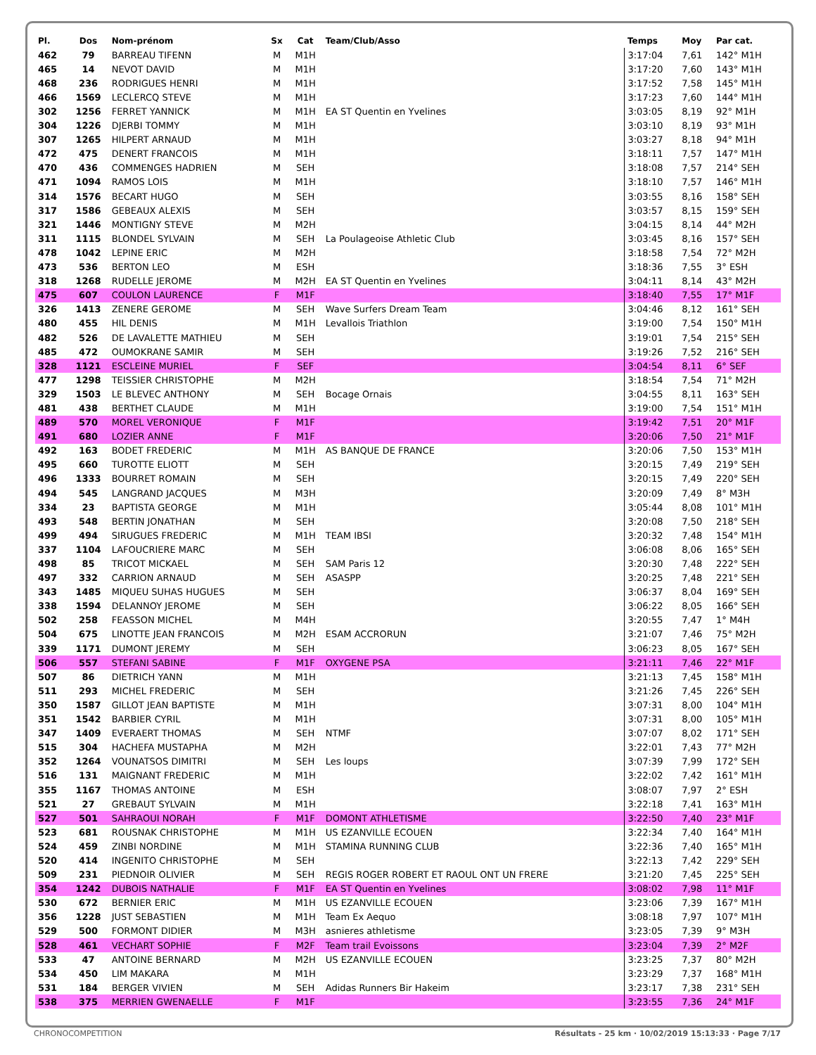| Pl. | Dos | Nom-prénom | Sx | Cat | Team/Club/Asso | Temps | Moy | Par cat. |
| --- | --- | --- | --- | --- | --- | --- | --- | --- |
| 462 | 79 | BARREAU TIFENN | M | M1H | | 3:17:04 | 7,61 | 142° M1H |
| 465 | 14 | NEVOT DAVID | M | M1H | | 3:17:20 | 7,60 | 143° M1H |
| 468 | 236 | RODRIGUES HENRI | M | M1H | | 3:17:52 | 7,58 | 145° M1H |
| 466 | 1569 | LECLERCQ STEVE | M | M1H | | 3:17:23 | 7,60 | 144° M1H |
| 302 | 1256 | FERRET YANNICK | M | M1H | EA ST Quentin en Yvelines | 3:03:05 | 8,19 | 92° M1H |
| 304 | 1226 | DJERBI TOMMY | M | M1H | | 3:03:10 | 8,19 | 93° M1H |
| 307 | 1265 | HILPERT ARNAUD | M | M1H | | 3:03:27 | 8,18 | 94° M1H |
| 472 | 475 | DENERT FRANCOIS | M | M1H | | 3:18:11 | 7,57 | 147° M1H |
| 470 | 436 | COMMENGES HADRIEN | M | SEH | | 3:18:08 | 7,57 | 214° SEH |
| 471 | 1094 | RAMOS LOIS | M | M1H | | 3:18:10 | 7,57 | 146° M1H |
| 314 | 1576 | BECART HUGO | M | SEH | | 3:03:55 | 8,16 | 158° SEH |
| 317 | 1586 | GEBEAUX ALEXIS | M | SEH | | 3:03:57 | 8,15 | 159° SEH |
| 321 | 1446 | MONTIGNY STEVE | M | M2H | | 3:04:15 | 8,14 | 44° M2H |
| 311 | 1115 | BLONDEL SYLVAIN | M | SEH | La Poulageoise Athletic Club | 3:03:45 | 8,16 | 157° SEH |
| 478 | 1042 | LEPINE ERIC | M | M2H | | 3:18:58 | 7,54 | 72° M2H |
| 473 | 536 | BERTON LEO | M | ESH | | 3:18:36 | 7,55 | 3° ESH |
| 318 | 1268 | RUDELLE JEROME | M | M2H | EA ST Quentin en Yvelines | 3:04:11 | 8,14 | 43° M2H |
| 475 | 607 | COULON LAURENCE | F | M1F | | 3:18:40 | 7,55 | 17° M1F |
| 326 | 1413 | ZENERE GEROME | M | SEH | Wave Surfers Dream Team | 3:04:46 | 8,12 | 161° SEH |
| 480 | 455 | HIL DENIS | M | M1H | Levallois Triathlon | 3:19:00 | 7,54 | 150° M1H |
| 482 | 526 | DE LAVALETTE MATHIEU | M | SEH | | 3:19:01 | 7,54 | 215° SEH |
| 485 | 472 | OUMOKRANE SAMIR | M | SEH | | 3:19:26 | 7,52 | 216° SEH |
| 328 | 1121 | ESCLEINE MURIEL | F | SEF | | 3:04:54 | 8,11 | 6° SEF |
| 477 | 1298 | TEISSIER CHRISTOPHE | M | M2H | | 3:18:54 | 7,54 | 71° M2H |
| 329 | 1503 | LE BLEVEC ANTHONY | M | SEH | Bocage Ornais | 3:04:55 | 8,11 | 163° SEH |
| 481 | 438 | BERTHET CLAUDE | M | M1H | | 3:19:00 | 7,54 | 151° M1H |
| 489 | 570 | MOREL VERONIQUE | F | M1F | | 3:19:42 | 7,51 | 20° M1F |
| 491 | 680 | LOZIER ANNE | F | M1F | | 3:20:06 | 7,50 | 21° M1F |
| 492 | 163 | BODET FREDERIC | M | M1H | AS BANQUE DE FRANCE | 3:20:06 | 7,50 | 153° M1H |
| 495 | 660 | TUROTTE ELIOTT | M | SEH | | 3:20:15 | 7,49 | 219° SEH |
| 496 | 1333 | BOURRET ROMAIN | M | SEH | | 3:20:15 | 7,49 | 220° SEH |
| 494 | 545 | LANGRAND JACQUES | M | M3H | | 3:20:09 | 7,49 | 8° M3H |
| 334 | 23 | BAPTISTA GEORGE | M | M1H | | 3:05:44 | 8,08 | 101° M1H |
| 493 | 548 | BERTIN JONATHAN | M | SEH | | 3:20:08 | 7,50 | 218° SEH |
| 499 | 494 | SIRUGUES FREDERIC | M | M1H | TEAM IBSI | 3:20:32 | 7,48 | 154° M1H |
| 337 | 1104 | LAFOUCRIERE MARC | M | SEH | | 3:06:08 | 8,06 | 165° SEH |
| 498 | 85 | TRICOT MICKAEL | M | SEH | SAM Paris 12 | 3:20:30 | 7,48 | 222° SEH |
| 497 | 332 | CARRION ARNAUD | M | SEH | ASASPP | 3:20:25 | 7,48 | 221° SEH |
| 343 | 1485 | MIQUEU SUHAS HUGUES | M | SEH | | 3:06:37 | 8,04 | 169° SEH |
| 338 | 1594 | DELANNOY JEROME | M | SEH | | 3:06:22 | 8,05 | 166° SEH |
| 502 | 258 | FEASSON MICHEL | M | M4H | | 3:20:55 | 7,47 | 1° M4H |
| 504 | 675 | LINOTTE JEAN FRANCOIS | M | M2H | ESAM ACCRORUN | 3:21:07 | 7,46 | 75° M2H |
| 339 | 1171 | DUMONT JEREMY | M | SEH | | 3:06:23 | 8,05 | 167° SEH |
| 506 | 557 | STEFANI SABINE | F | M1F | OXYGENE PSA | 3:21:11 | 7,46 | 22° M1F |
| 507 | 86 | DIETRICH YANN | M | M1H | | 3:21:13 | 7,45 | 158° M1H |
| 511 | 293 | MICHEL FREDERIC | M | SEH | | 3:21:26 | 7,45 | 226° SEH |
| 350 | 1587 | GILLOT JEAN BAPTISTE | M | M1H | | 3:07:31 | 8,00 | 104° M1H |
| 351 | 1542 | BARBIER CYRIL | M | M1H | | 3:07:31 | 8,00 | 105° M1H |
| 347 | 1409 | EVERAERT THOMAS | M | SEH | NTMF | 3:07:07 | 8,02 | 171° SEH |
| 515 | 304 | HACHEFA MUSTAPHA | M | M2H | | 3:22:01 | 7,43 | 77° M2H |
| 352 | 1264 | VOUNATSOS DIMITRI | M | SEH | Les loups | 3:07:39 | 7,99 | 172° SEH |
| 516 | 131 | MAIGNANT FREDERIC | M | M1H | | 3:22:02 | 7,42 | 161° M1H |
| 355 | 1167 | THOMAS ANTOINE | M | ESH | | 3:08:07 | 7,97 | 2° ESH |
| 521 | 27 | GREBAUT SYLVAIN | M | M1H | | 3:22:18 | 7,41 | 163° M1H |
| 527 | 501 | SAHRAOUI NORAH | F | M1F | DOMONT ATHLETISME | 3:22:50 | 7,40 | 23° M1F |
| 523 | 681 | ROUSNAK CHRISTOPHE | M | M1H | US EZANVILLE ECOUEN | 3:22:34 | 7,40 | 164° M1H |
| 524 | 459 | ZINBI NORDINE | M | M1H | STAMINA RUNNING CLUB | 3:22:36 | 7,40 | 165° M1H |
| 520 | 414 | INGENITO CHRISTOPHE | M | SEH | | 3:22:13 | 7,42 | 229° SEH |
| 509 | 231 | PIEDNOIR OLIVIER | M | SEH | REGIS ROGER ROBERT ET RAOUL ONT UN FRERE | 3:21:20 | 7,45 | 225° SEH |
| 354 | 1242 | DUBOIS NATHALIE | F | M1F | EA ST Quentin en Yvelines | 3:08:02 | 7,98 | 11° M1F |
| 530 | 672 | BERNIER ERIC | M | M1H | US EZANVILLE ECOUEN | 3:23:06 | 7,39 | 167° M1H |
| 356 | 1228 | JUST SEBASTIEN | M | M1H | Team Ex Aequo | 3:08:18 | 7,97 | 107° M1H |
| 529 | 500 | FORMONT DIDIER | M | M3H | asnieres athletisme | 3:23:05 | 7,39 | 9° M3H |
| 528 | 461 | VECHART SOPHIE | F | M2F | Team trail Evoissons | 3:23:04 | 7,39 | 2° M2F |
| 533 | 47 | ANTOINE BERNARD | M | M2H | US EZANVILLE ECOUEN | 3:23:25 | 7,37 | 80° M2H |
| 534 | 450 | LIM MAKARA | M | M1H | | 3:23:29 | 7,37 | 168° M1H |
| 531 | 184 | BERGER VIVIEN | M | SEH | Adidas Runners Bir Hakeim | 3:23:17 | 7,38 | 231° SEH |
| 538 | 375 | MERRIEN GWENAELLE | F | M1F | | 3:23:55 | 7,36 | 24° M1F |
CHRONOCOMPETITION Résultats - 25 km · 10/02/2019 15:13:33 · Page 7/17